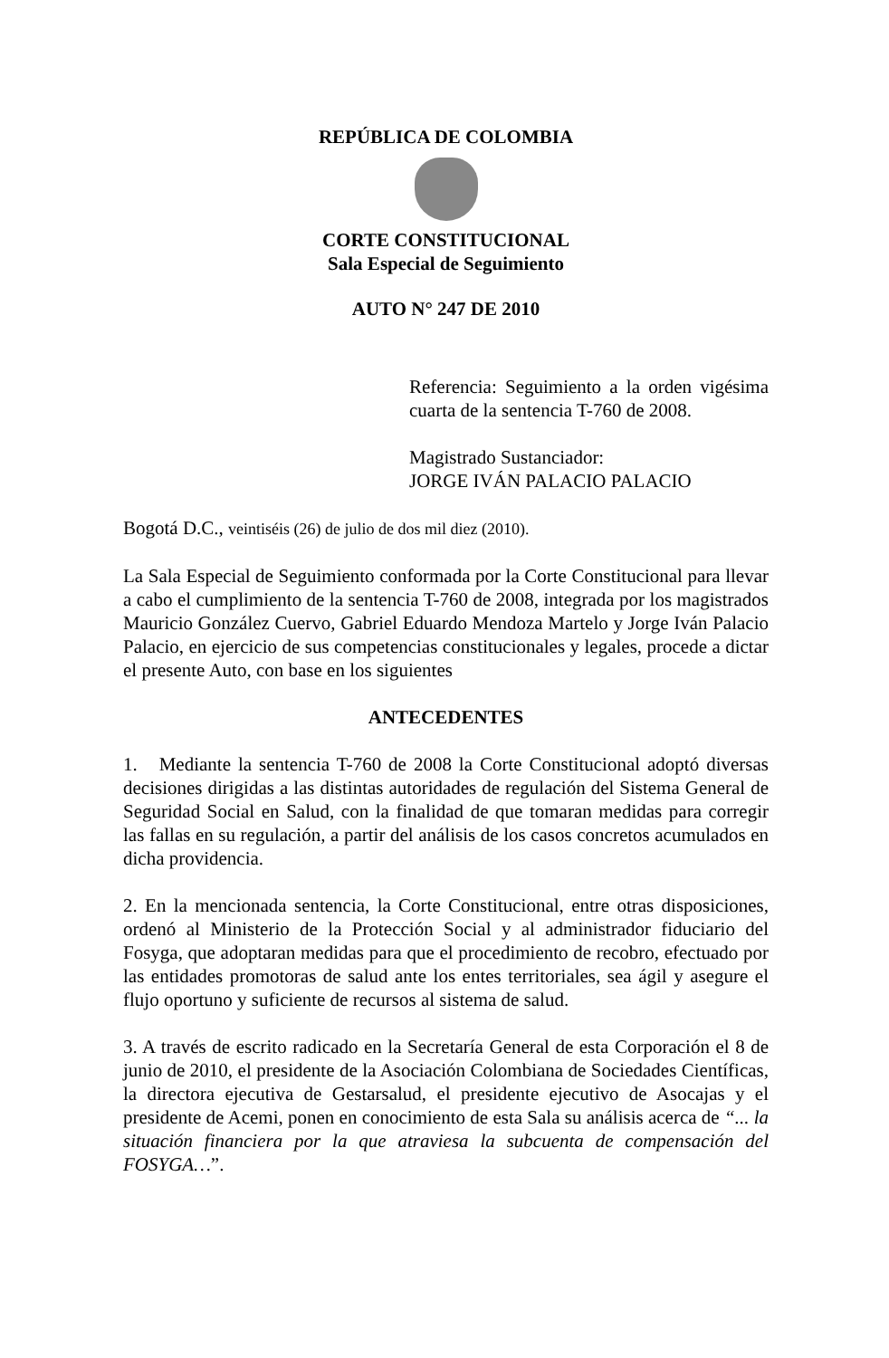REPÚBLICA DE COLOMBIA
CORTE CONSTITUCIONAL
Sala Especial de Seguimiento
AUTO N° 247 DE 2010
Referencia: Seguimiento a la orden vigésima cuarta de la sentencia T-760 de 2008.
Magistrado Sustanciador:
JORGE IVÁN PALACIO PALACIO
Bogotá D.C., veintiséis (26) de julio de dos mil diez (2010).
La Sala Especial de Seguimiento conformada por la Corte Constitucional para llevar a cabo el cumplimiento de la sentencia T-760 de 2008, integrada por los magistrados Mauricio González Cuervo, Gabriel Eduardo Mendoza Martelo y Jorge Iván Palacio Palacio, en ejercicio de sus competencias constitucionales y legales, procede a dictar el presente Auto, con base en los siguientes
ANTECEDENTES
1. Mediante la sentencia T-760 de 2008 la Corte Constitucional adoptó diversas decisiones dirigidas a las distintas autoridades de regulación del Sistema General de Seguridad Social en Salud, con la finalidad de que tomaran medidas para corregir las fallas en su regulación, a partir del análisis de los casos concretos acumulados en dicha providencia.
2. En la mencionada sentencia, la Corte Constitucional, entre otras disposiciones, ordenó al Ministerio de la Protección Social y al administrador fiduciario del Fosyga, que adoptaran medidas para que el procedimiento de recobro, efectuado por las entidades promotoras de salud ante los entes territoriales, sea ágil y asegure el flujo oportuno y suficiente de recursos al sistema de salud.
3. A través de escrito radicado en la Secretaría General de esta Corporación el 8 de junio de 2010, el presidente de la Asociación Colombiana de Sociedades Científicas, la directora ejecutiva de Gestarsalud, el presidente ejecutivo de Asocajas y el presidente de Acemi, ponen en conocimiento de esta Sala su análisis acerca de “... la situación financiera por la que atraviesa la subcuenta de compensación del FOSYGA…”.